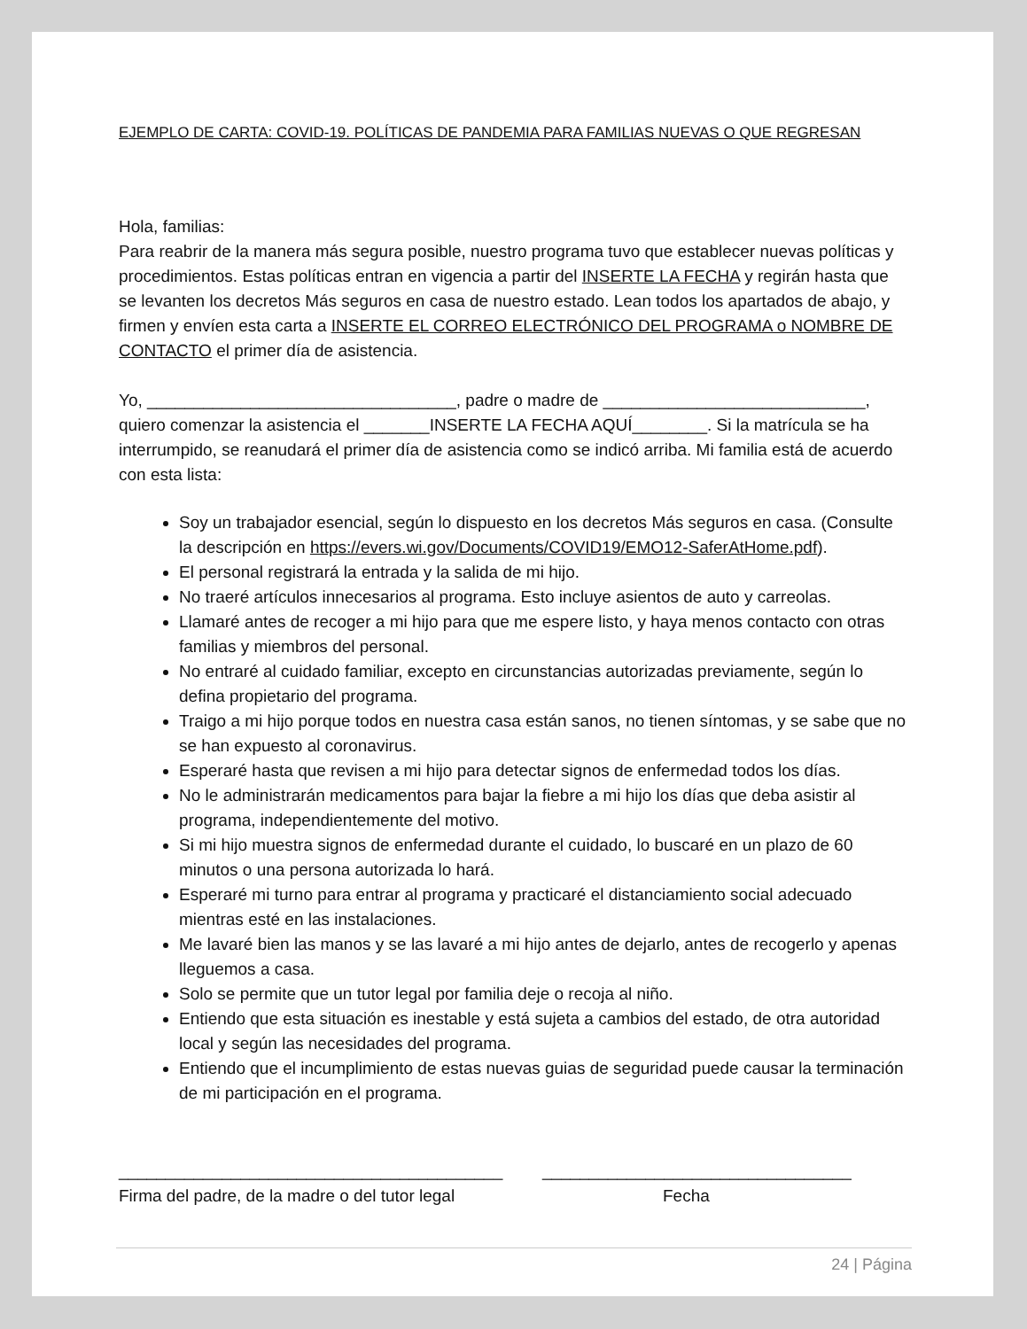EJEMPLO DE CARTA: COVID-19. POLÍTICAS DE PANDEMIA PARA FAMILIAS NUEVAS O QUE REGRESAN
Hola, familias:
Para reabrir de la manera más segura posible, nuestro programa tuvo que establecer nuevas políticas y procedimientos. Estas políticas entran en vigencia a partir del INSERTE LA FECHA y regirán hasta que se levanten los decretos Más seguros en casa de nuestro estado. Lean todos los apartados de abajo, y firmen y envíen esta carta a INSERTE EL CORREO ELECTRÓNICO DEL PROGRAMA o NOMBRE DE CONTACTO el primer día de asistencia.
Yo, _________________________________, padre o madre de ____________________________, quiero comenzar la asistencia el _______INSERTE LA FECHA AQUÍ________. Si la matrícula se ha interrumpido, se reanudará el primer día de asistencia como se indicó arriba. Mi familia está de acuerdo con esta lista:
Soy un trabajador esencial, según lo dispuesto en los decretos Más seguros en casa. (Consulte la descripción en https://evers.wi.gov/Documents/COVID19/EMO12-SaferAtHome.pdf).
El personal registrará la entrada y la salida de mi hijo.
No traeré artículos innecesarios al programa. Esto incluye asientos de auto y carreolas.
Llamaré antes de recoger a mi hijo para que me espere listo, y haya menos contacto con otras familias y miembros del personal.
No entraré al cuidado familiar, excepto en circunstancias autorizadas previamente, según lo defina propietario del programa.
Traigo a mi hijo porque todos en nuestra casa están sanos, no tienen síntomas, y se sabe que no se han expuesto al coronavirus.
Esperaré hasta que revisen a mi hijo para detectar signos de enfermedad todos los días.
No le administrarán medicamentos para bajar la fiebre a mi hijo los días que deba asistir al programa, independientemente del motivo.
Si mi hijo muestra signos de enfermedad durante el cuidado, lo buscaré en un plazo de 60 minutos o una persona autorizada lo hará.
Esperaré mi turno para entrar al programa y practicaré el distanciamiento social adecuado mientras esté en las instalaciones.
Me lavaré bien las manos y se las lavaré a mi hijo antes de dejarlo, antes de recogerlo y apenas lleguemos a casa.
Solo se permite que un tutor legal por familia deje o recoja al niño.
Entiendo que esta situación es inestable y está sujeta a cambios del estado, de otra autoridad local y según las necesidades del programa.
Entiendo que el incumplimiento de estas nuevas guias de seguridad puede causar la terminación de mi participación en el programa.
_________________________________________
Firma del padre, de la madre o del tutor legal
_________________________________
Fecha
24 | Página